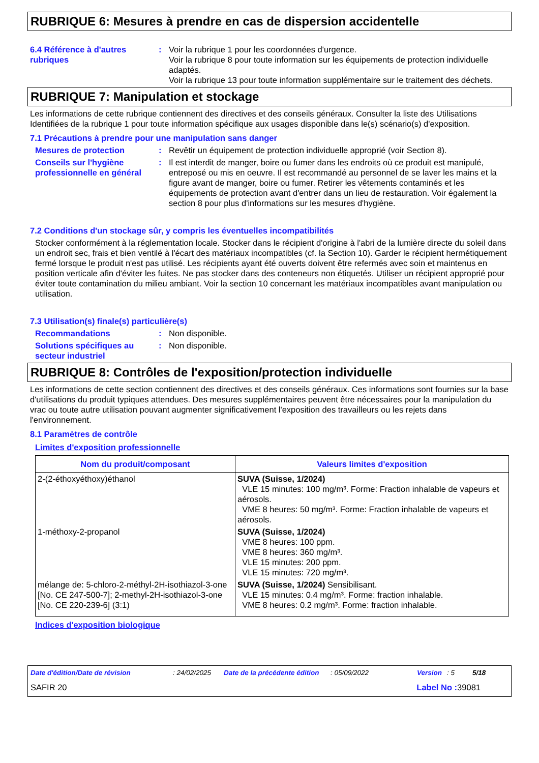RUBRIQUE 6: Mesures à prendre en cas de dispersion accidentelle
6.4 Référence à d'autres rubriques
: Voir la rubrique 1 pour les coordonnées d'urgence.
Voir la rubrique 8 pour toute information sur les équipements de protection individuelle adaptés.
Voir la rubrique 13 pour toute information supplémentaire sur le traitement des déchets.
RUBRIQUE 7: Manipulation et stockage
Les informations de cette rubrique contiennent des directives et des conseils généraux. Consulter la liste des Utilisations Identifiées de la rubrique 1 pour toute information spécifique aux usages disponible dans le(s) scénario(s) d'exposition.
7.1 Précautions à prendre pour une manipulation sans danger
Mesures de protection : Revêtir un équipement de protection individuelle approprié (voir Section 8).
Conseils sur l'hygiène professionnelle en général
: Il est interdit de manger, boire ou fumer dans les endroits où ce produit est manipulé, entreposé ou mis en oeuvre. Il est recommandé au personnel de se laver les mains et la figure avant de manger, boire ou fumer. Retirer les vêtements contaminés et les équipements de protection avant d'entrer dans un lieu de restauration. Voir également la section 8 pour plus d'informations sur les mesures d'hygiène.
7.2 Conditions d'un stockage sûr, y compris les éventuelles incompatibilités
Stocker conformément à la réglementation locale. Stocker dans le récipient d'origine à l'abri de la lumière directe du soleil dans un endroit sec, frais et bien ventilé à l'écart des matériaux incompatibles (cf. la Section 10). Garder le récipient hermétiquement fermé lorsque le produit n'est pas utilisé. Les récipients ayant été ouverts doivent être refermés avec soin et maintenus en position verticale afin d'éviter les fuites. Ne pas stocker dans des conteneurs non étiquetés. Utiliser un récipient approprié pour éviter toute contamination du milieu ambiant. Voir la section 10 concernant les matériaux incompatibles avant manipulation ou utilisation.
7.3 Utilisation(s) finale(s) particulière(s)
Recommandations : Non disponible.
Solutions spécifiques au secteur industriel
: Non disponible.
RUBRIQUE 8: Contrôles de l'exposition/protection individuelle
Les informations de cette section contiennent des directives et des conseils généraux. Ces informations sont fournies sur la base d'utilisations du produit typiques attendues. Des mesures supplémentaires peuvent être nécessaires pour la manipulation du vrac ou toute autre utilisation pouvant augmenter significativement l'exposition des travailleurs ou les rejets dans l'environnement.
8.1 Paramètres de contrôle
Limites d'exposition professionnelle
| Nom du produit/composant | Valeurs limites d'exposition |
| --- | --- |
| 2-(2-éthoxyéthoxy)éthanol | SUVA (Suisse, 1/2024) VLE 15 minutes: 100 mg/m³. Forme: Fraction inhalable de vapeurs et aérosols. VME 8 heures: 50 mg/m³. Forme: Fraction inhalable de vapeurs et aérosols. |
| 1-méthoxy-2-propanol | SUVA (Suisse, 1/2024) VME 8 heures: 100 ppm. VME 8 heures: 360 mg/m³. VLE 15 minutes: 200 ppm. VLE 15 minutes: 720 mg/m³. |
| mélange de: 5-chloro-2-méthyl-2H-isothiazol-3-one [No. CE 247-500-7]; 2-methyl-2H-isothiazol-3-one [No. CE 220-239-6] (3:1) | SUVA (Suisse, 1/2024) Sensibilisant. VLE 15 minutes: 0.4 mg/m³. Forme: fraction inhalable. VME 8 heures: 0.2 mg/m³. Forme: fraction inhalable. |
Indices d'exposition biologique
Date d'édition/Date de révision: 24/02/2025 Date de la précédente édition: 05/09/2022 Version: 5 5/18
SAFIR 20 Label No : 39081